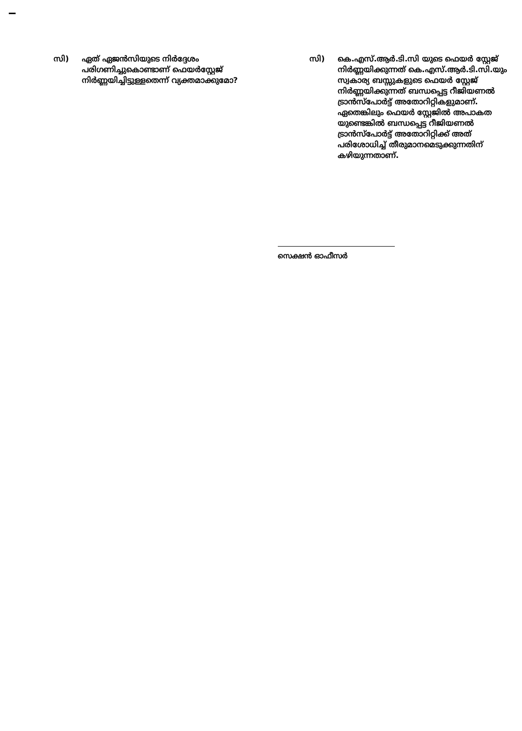സി) ഏത് ഏജൻസിയുടെ നിർദ്ദേശം പരിഗണിച്ചുകൊണ്ടാണ് ഫെയർസ്റ്റേജ് നിർണ്ണയിച്ചിട്ടുള്ളതെന്ന് വ്യക്തമാക്കുമോ?
സി) കെ.എസ്.ആർ.ടി.സി യുടെ ഫെയർ സ്റ്റേജ് നിർണ്ണയിക്കുന്നത് കെ.എസ്.ആർ.ടി.സി.യും സ്വകാര്യ ബസ്സുകളുടെ ഫെയർ സ്റ്റേജ് നിർണ്ണയിക്കുന്നത് ബന്ധപ്പെട്ട റീജിയണൽ ട്രാൻസ്പോർട്ട് അതോറിറ്റികളുമാണ്. ഏതെങ്കിലും ഫെയർ സ്റ്റേജിൽ അപാകത യുണ്ടെങ്കിൽ ബന്ധപ്പെട്ട റീജിയണൽ ട്രാൻസ്പോർട്ട് അതോറിറ്റിക്ക് അത് പരിശോധിച്ച് തീരുമാനമെടുക്കുന്നതിന് കഴിയുന്നതാണ്.
സെക്ഷൻ ഓഫീസർ